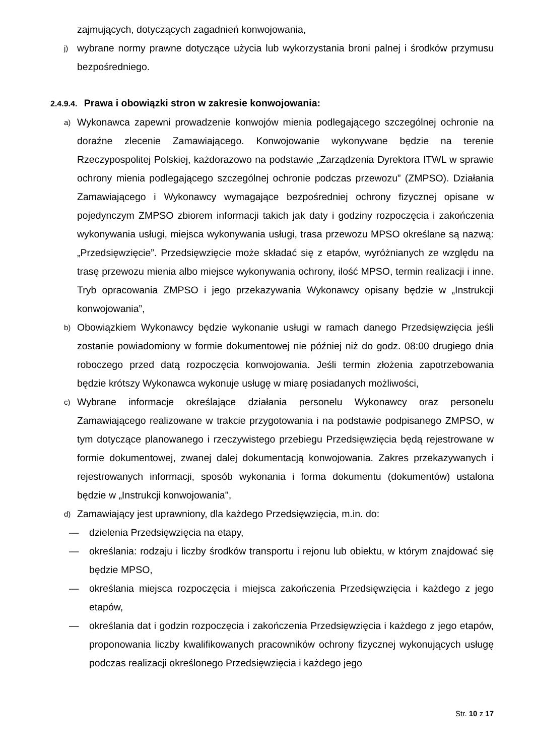zajmujących, dotyczących zagadnień konwojowania,
j)
wybrane normy prawne dotyczące użycia lub wykorzystania broni palnej i środków przymusu bezpośredniego.
2.4.9.4. Prawa i obowiązki stron w zakresie konwojowania:
a)
Wykonawca zapewni prowadzenie konwojów mienia podlegającego szczególnej ochronie na doraźne zlecenie Zamawiającego. Konwojowanie wykonywane będzie na terenie Rzeczypospolitej Polskiej, każdorazowo na podstawie „Zarządzenia Dyrektora ITWL w sprawie ochrony mienia podlegającego szczególnej ochronie podczas przewozu” (ZMPSO). Działania Zamawiającego i Wykonawcy wymagające bezpośredniej ochrony fizycznej opisane w pojedynczym ZMPSO zbiorem informacji takich jak daty i godziny rozpoczęcia i zakończenia wykonywania usługi, miejsca wykonywania usługi, trasa przewozu MPSO określane są nazwą: „Przedsięwzięcie”. Przedsięwzięcie może składać się z etapów, wyróżnianych ze względu na trasę przewozu mienia albo miejsce wykonywania ochrony, ilość MPSO, termin realizacji i inne. Tryb opracowania ZMPSO i jego przekazywania Wykonawcy opisany będzie w „Instrukcji konwojowania”,
b)
Obowiązkiem Wykonawcy będzie wykonanie usługi w ramach danego Przedsięwzięcia jeśli zostanie powiadomiony w formie dokumentowej nie później niż do godz. 08:00 drugiego dnia roboczego przed datą rozpoczęcia konwojowania. Jeśli termin złożenia zapotrzebowania będzie krótszy Wykonawca wykonuje usługę w miarę posiadanych możliwości,
c)
Wybrane informacje określające działania personelu Wykonawcy oraz personelu Zamawiającego realizowane w trakcie przygotowania i na podstawie podpisanego ZMPSO, w tym dotyczące planowanego i rzeczywistego przebiegu Przedsięwzięcia będą rejestrowane w formie dokumentowej, zwanej dalej dokumentacją konwojowania. Zakres przekazywanych i rejestrowanych informacji, sposób wykonania i forma dokumentu (dokumentów) ustalona będzie w „Instrukcji konwojowania",
d)
Zamawiający jest uprawniony, dla każdego Przedsięwzięcia, m.in. do:
— dzielenia Przedsięwzięcia na etapy,
— określania: rodzaju i liczby środków transportu i rejonu lub obiektu, w którym znajdować się będzie MPSO,
— określania miejsca rozpoczęcia i miejsca zakończenia Przedsięwzięcia i każdego z jego etapów,
— określania dat i godzin rozpoczęcia i zakończenia Przedsięwzięcia i każdego z jego etapów, proponowania liczby kwalifikowanych pracowników ochrony fizycznej wykonujących usługę podczas realizacji określonego Przedsięwzięcia i każdego jego
Str. 10 z 17